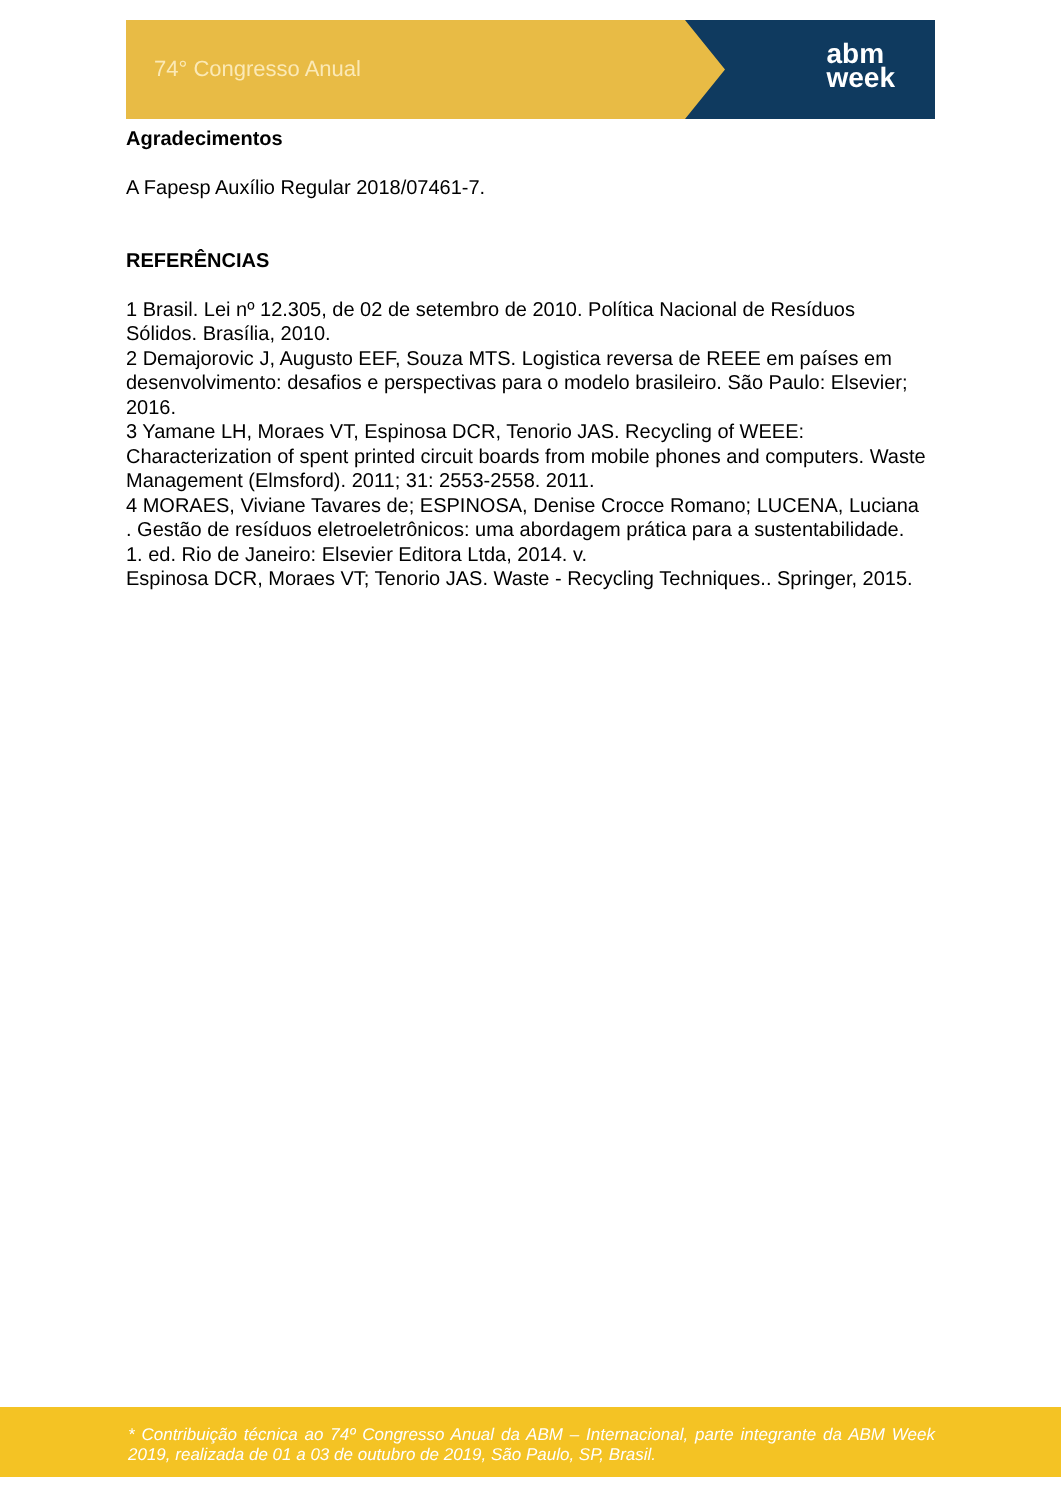74° Congresso Anual
abm
week
Agradecimentos
A Fapesp Auxílio Regular 2018/07461-7.
REFERÊNCIAS
1 Brasil. Lei nº 12.305, de 02 de setembro de 2010. Política Nacional de Resíduos Sólidos. Brasília, 2010.
2 Demajorovic J, Augusto EEF, Souza MTS. Logistica reversa de REEE em países em desenvolvimento: desafios e perspectivas para o modelo brasileiro. São Paulo: Elsevier; 2016.
3 Yamane LH, Moraes VT, Espinosa DCR, Tenorio JAS. Recycling of WEEE: Characterization of spent printed circuit boards from mobile phones and computers. Waste Management (Elmsford). 2011; 31: 2553-2558. 2011.
4 MORAES, Viviane Tavares de; ESPINOSA, Denise Crocce Romano; LUCENA, Luciana . Gestão de resíduos eletroeletrônicos: uma abordagem prática para a sustentabilidade. 1. ed. Rio de Janeiro: Elsevier Editora Ltda, 2014. v.
Espinosa DCR, Moraes VT; Tenorio JAS. Waste - Recycling Techniques.. Springer, 2015.
* Contribuição técnica ao 74º Congresso Anual da ABM – Internacional, parte integrante da ABM Week 2019, realizada de 01 a 03 de outubro de 2019, São Paulo, SP, Brasil.